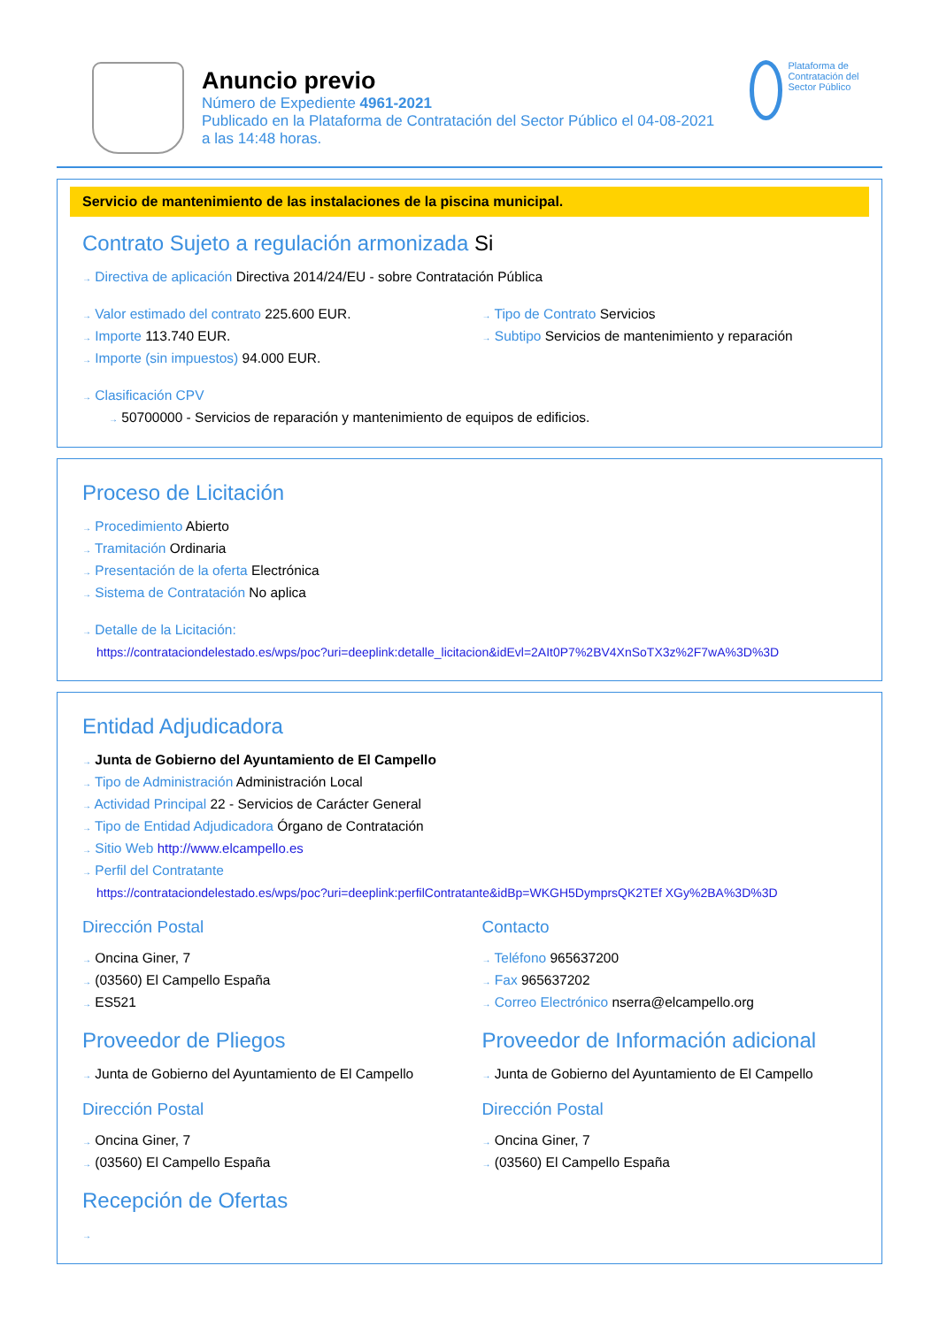Anuncio previo
Número de Expediente 4961-2021
Publicado en la Plataforma de Contratación del Sector Público el 04-08-2021
a las 14:48 horas.
Plataforma de Contratación del Sector Público
Servicio de mantenimiento de las instalaciones de la piscina municipal.
Contrato Sujeto a regulación armonizada Si
→ Directiva de aplicación Directiva 2014/24/EU - sobre Contratación Pública
→ Valor estimado del contrato 225.600 EUR.
→ Importe 113.740 EUR.
→ Importe (sin impuestos) 94.000 EUR.
→ Tipo de Contrato Servicios
→ Subtipo Servicios de mantenimiento y reparación
→ Clasificación CPV
→ 50700000 - Servicios de reparación y mantenimiento de equipos de edificios.
Proceso de Licitación
→ Procedimiento Abierto
→ Tramitación Ordinaria
→ Presentación de la oferta Electrónica
→ Sistema de Contratación No aplica
→ Detalle de la Licitación:
https://contrataciondelestado.es/wps/poc?uri=deeplink:detalle_licitacion&idEvl=2AIt0P7%2BV4XnSoTX3z%2F7wA%3D%3D
Entidad Adjudicadora
→ Junta de Gobierno del Ayuntamiento de El Campello
→ Tipo de Administración Administración Local
→ Actividad Principal 22 - Servicios de Carácter General
→ Tipo de Entidad Adjudicadora Órgano de Contratación
→ Sitio Web http://www.elcampello.es
→ Perfil del Contratante
https://contrataciondelestado.es/wps/poc?uri=deeplink:perfilContratante&idBp=WKGH5DymprsQK2TEf XGy%2BA%3D%3D
Dirección Postal
→ Oncina Giner, 7
→ (03560) El Campello España
→ ES521
Contacto
→ Teléfono 965637200
→ Fax 965637202
→ Correo Electrónico nserra@elcampello.org
Proveedor de Pliegos
→ Junta de Gobierno del Ayuntamiento de El Campello
Dirección Postal
→ Oncina Giner, 7
→ (03560) El Campello España
Proveedor de Información adicional
→ Junta de Gobierno del Ayuntamiento de El Campello
Dirección Postal
→ Oncina Giner, 7
→ (03560) El Campello España
Recepción de Ofertas
→